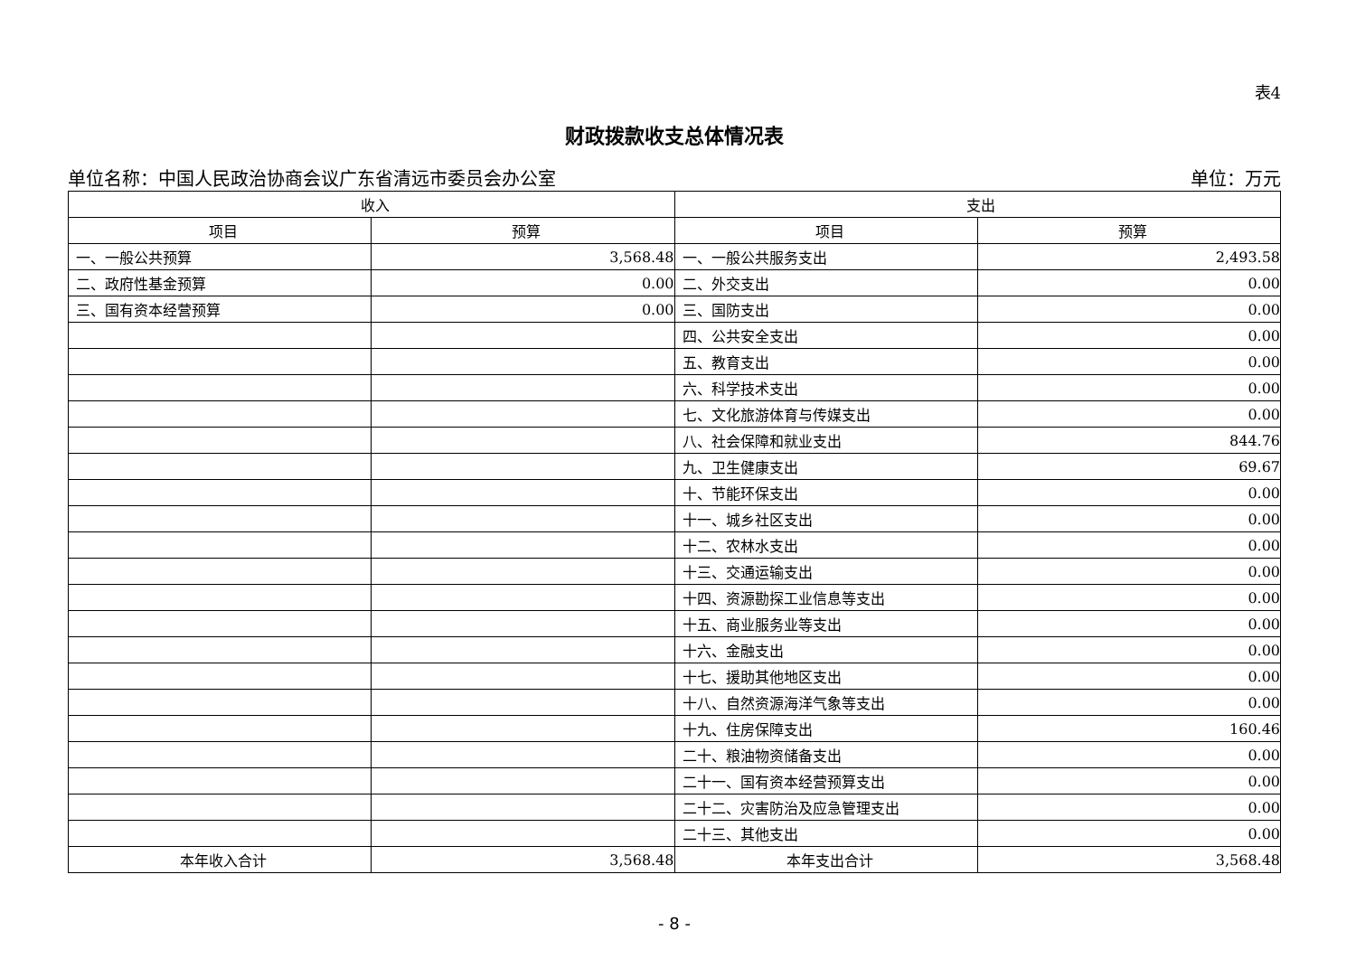表4
财政拨款收支总体情况表
单位名称：中国人民政治协商会议广东省清远市委员会办公室 单位：万元
| 收入 | | 支出 | |
| --- | --- | --- | --- |
| 项目 | 预算 | 项目 | 预算 |
| 一、一般公共预算 | 3,568.48 | 一、一般公共服务支出 | 2,493.58 |
| 二、政府性基金预算 | 0.00 | 二、外交支出 | 0.00 |
| 三、国有资本经营预算 | 0.00 | 三、国防支出 | 0.00 |
| | | 四、公共安全支出 | 0.00 |
| | | 五、教育支出 | 0.00 |
| | | 六、科学技术支出 | 0.00 |
| | | 七、文化旅游体育与传媒支出 | 0.00 |
| | | 八、社会保障和就业支出 | 844.76 |
| | | 九、卫生健康支出 | 69.67 |
| | | 十、节能环保支出 | 0.00 |
| | | 十一、城乡社区支出 | 0.00 |
| | | 十二、农林水支出 | 0.00 |
| | | 十三、交通运输支出 | 0.00 |
| | | 十四、资源勘探工业信息等支出 | 0.00 |
| | | 十五、商业服务业等支出 | 0.00 |
| | | 十六、金融支出 | 0.00 |
| | | 十七、援助其他地区支出 | 0.00 |
| | | 十八、自然资源海洋气象等支出 | 0.00 |
| | | 十九、住房保障支出 | 160.46 |
| | | 二十、粮油物资储备支出 | 0.00 |
| | | 二十一、国有资本经营预算支出 | 0.00 |
| | | 二十二、灾害防治及应急管理支出 | 0.00 |
| | | 二十三、其他支出 | 0.00 |
| 本年收入合计 | 3,568.48 | 本年支出合计 | 3,568.48 |
- 8 -